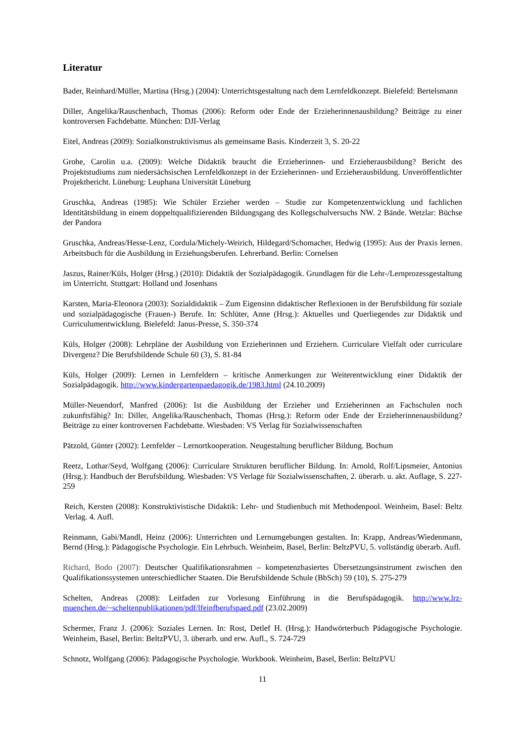Literatur
Bader, Reinhard/Müller, Martina (Hrsg.) (2004): Unterrichtsgestaltung nach dem Lernfeldkonzept. Bielefeld: Bertelsmann
Diller, Angelika/Rauschenbach, Thomas (2006): Reform oder Ende der Erzieherinnenausbildung? Beiträge zu einer kontroversen Fachdebatte. München: DJI-Verlag
Eitel, Andreas (2009): Sozialkonstruktivismus als gemeinsame Basis. Kinderzeit 3, S. 20-22
Grohe, Carolin u.a. (2009): Welche Didaktik braucht die Erzieherinnen- und Erzieherausbildung? Bericht des Projektstudiums zum niedersächsischen Lernfeldkonzept in der Erzieherinnen- und Erzieherausbildung. Unveröffentlichter Projektbericht. Lüneburg: Leuphana Universität Lüneburg
Gruschka, Andreas (1985): Wie Schüler Erzieher werden – Studie zur Kompetenzentwicklung und fachlichen Identitätsbildung in einem doppeltqualifizierenden Bildungsgang des Kollegschulversuchs NW. 2 Bände. Wetzlar: Büchse der Pandora
Gruschka, Andreas/Hesse-Lenz, Cordula/Michely-Weirich, Hildegard/Schomacher, Hedwig (1995): Aus der Praxis lernen. Arbeitsbuch für die Ausbildung in Erziehungsberufen. Lehrerband. Berlin: Cornelsen
Jaszus, Rainer/Küls, Holger (Hrsg.) (2010): Didaktik der Sozialpädagogik. Grundlagen für die Lehr-/Lernprozessgestaltung im Unterricht. Stuttgart: Holland und Josenhans
Karsten, Maria-Eleonora (2003): Sozialdidaktik – Zum Eigensinn didaktischer Reflexionen in der Berufsbildung für soziale und sozialpädagogische (Frauen-) Berufe. In: Schlüter, Anne (Hrsg.): Aktuelles und Querliegendes zur Didaktik und Curriculumentwicklung. Bielefeld: Janus-Presse, S. 350-374
Küls, Holger (2008): Lehrpläne der Ausbildung von Erzieherinnen und Erziehern. Curriculare Vielfalt oder curriculare Divergenz? Die Berufsbildende Schule 60 (3), S. 81-84
Küls, Holger (2009): Lernen in Lernfeldern – kritische Anmerkungen zur Weiterentwicklung einer Didaktik der Sozialpädagogik. http://www.kindergartenpaedagogik.de/1983.html (24.10.2009)
Müller-Neuendorf, Manfred (2006): Ist die Ausbildung der Erzieher und Erzieherinnen an Fachschulen noch zukunftsfähig? In: Diller, Angelika/Rauschenbach, Thomas (Hrsg.): Reform oder Ende der Erzieherinnenausbildung? Beiträge zu einer kontroversen Fachdebatte. Wiesbaden: VS Verlag für Sozialwissenschaften
Pätzold, Günter (2002): Lernfelder – Lernortkooperation. Neugestaltung beruflicher Bildung. Bochum
Reetz, Lothar/Seyd, Wolfgang (2006): Curriculare Strukturen beruflicher Bildung. In: Arnold, Rolf/Lipsmeier, Antonius (Hrsg.): Handbuch der Berufsbildung. Wiesbaden: VS Verlage für Sozialwissenschaften, 2. überarb. u. akt. Auflage, S. 227-259
Reich, Kersten (2008): Konstruktivistische Didaktik: Lehr- und Studienbuch mit Methodenpool. Weinheim, Basel: Beltz Verlag. 4. Aufl.
Reinmann, Gabi/Mandl, Heinz (2006): Unterrichten und Lernumgebungen gestalten. In: Krapp, Andreas/Wiedenmann, Bernd (Hrsg.): Pädagogische Psychologie. Ein Lehrbuch. Weinheim, Basel, Berlin: BeltzPVU, 5. vollständig überarb. Aufl.
Richard, Bodo (2007): Deutscher Qualifikationsrahmen – kompetenzbasiertes Übersetzungsinstrument zwischen den Qualifikationssystemen unterschiedlicher Staaten. Die Berufsbildende Schule (BbSch) 59 (10), S. 275-279
Schelten, Andreas (2008): Leitfaden zur Vorlesung Einführung in die Berufspädagogik. http://www.lrz-muenchen.de/~scheltenpublikationen/pdf/lfeinfberufspaed.pdf (23.02.2009)
Schermer, Franz J. (2006): Soziales Lernen. In: Rost, Detlef H. (Hrsg.): Handwörterbuch Pädagogische Psychologie. Weinheim, Basel, Berlin: BeltzPVU, 3. überarb. und erw. Aufl., S. 724-729
Schnotz, Wolfgang (2006): Pädagogische Psychologie. Workbook. Weinheim, Basel, Berlin: BeltzPVU
11